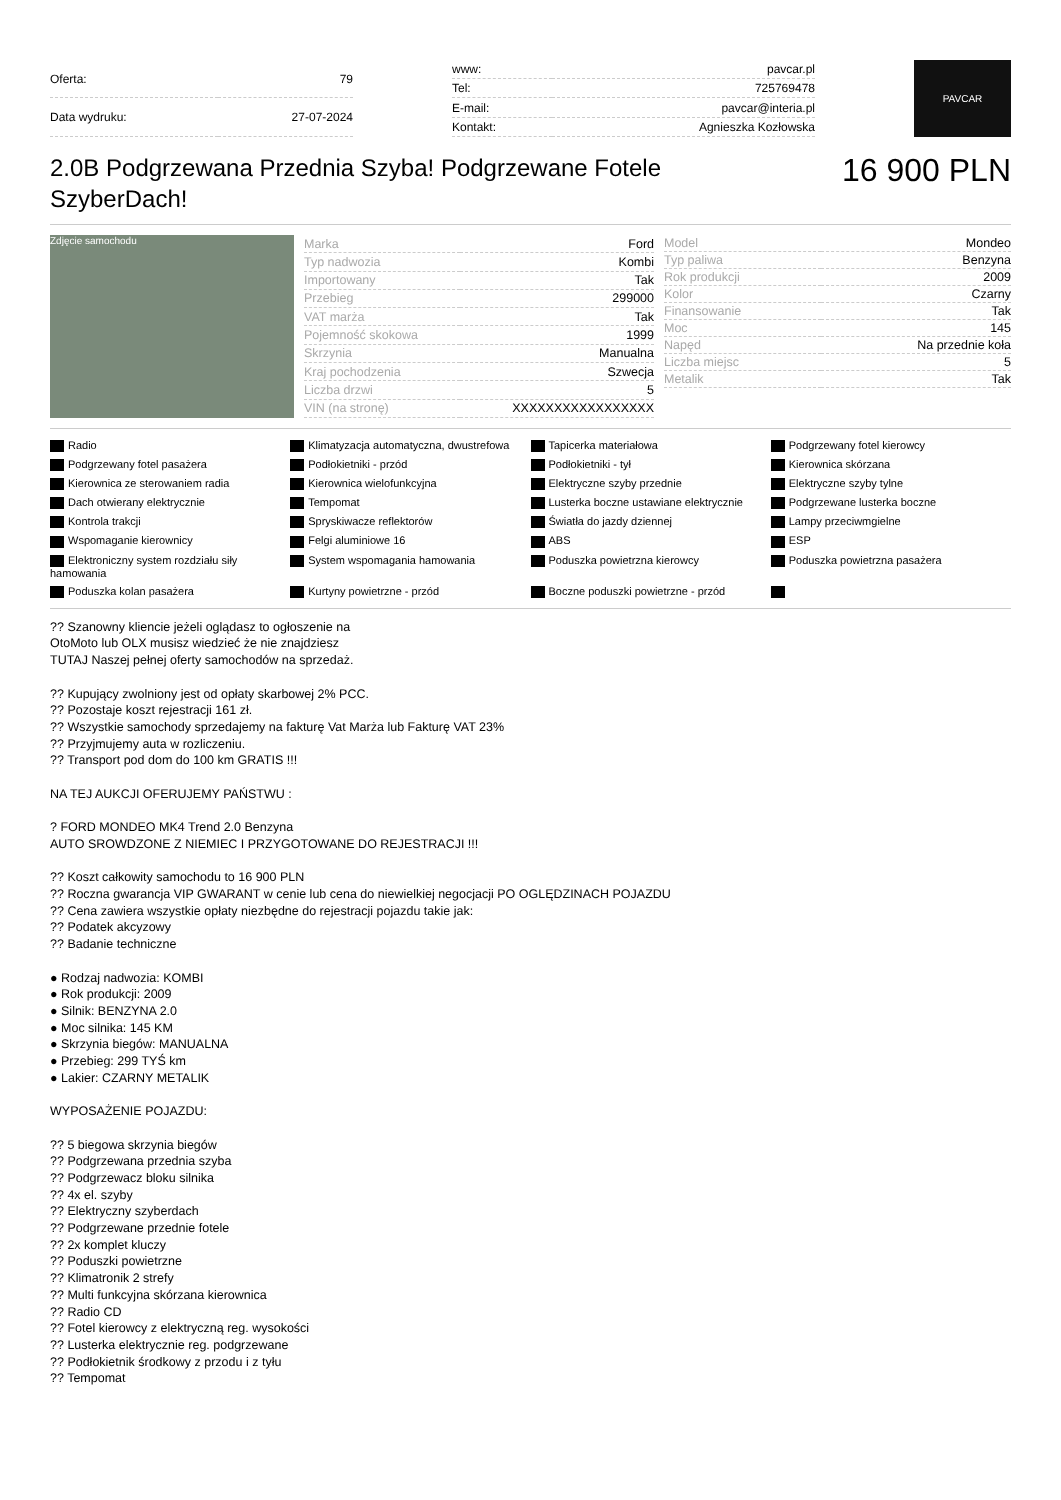| Oferta: | 79 |
| Data wydruku: | 27-07-2024 |
| www: | pavcar.pl |
| Tel: | 725769478 |
| E-mail: | pavcar@interia.pl |
| Kontakt: | Agnieszka Kozłowska |
PAVCAR
2.0B Podgrzewana Przednia Szyba! Podgrzewane Fotele SzyberDach!
16 900 PLN
Zdjęcie samochodu
| Marka | Ford |
| Typ nadwozia | Kombi |
| Importowany | Tak |
| Przebieg | 299000 |
| VAT marża | Tak |
| Pojemność skokowa | 1999 |
| Skrzynia | Manualna |
| Kraj pochodzenia | Szwecja |
| Liczba drzwi | 5 |
| VIN (na stronę) | XXXXXXXXXXXXXXXXX |
| Model | Mondeo |
| Typ paliwa | Benzyna |
| Rok produkcji | 2009 |
| Kolor | Czarny |
| Finansowanie | Tak |
| Moc | 145 |
| Napęd | Na przednie koła |
| Liczba miejsc | 5 |
| Metalik | Tak |
Radio Klimatyzacja automatyczna, dwustrefowa Tapicerka materiałowa Podgrzewany fotel kierowcy Podgrzewany fotel pasażera Podłokietniki - przód Podłokietniki - tył Kierownica skórzana Kierownica ze sterowaniem radia Kierownica wielofunkcyjna Elektryczne szyby przednie Elektryczne szyby tylne Dach otwierany elektrycznie Tempomat Lusterka boczne ustawiane elektrycznie Podgrzewane lusterka boczne Kontrola trakcji Spryskiwacze reflektorów Światła do jazdy dziennej Lampy przeciwmgielne Wspomaganie kierownicy Felgi aluminiowe 16 ABS ESP Elektroniczny system rozdziału siły hamowania System wspomagania hamowania Poduszka powietrzna kierowcy Poduszka powietrzna pasażera Poduszka kolan pasażera Kurtyny powietrzne - przód Boczne poduszki powietrzne - przód
?? Szanowny kliencie jeżeli oglądasz to ogłoszenie na
OtoMoto lub OLX musisz wiedzieć że nie znajdziesz
TUTAJ Naszej pełnej oferty samochodów na sprzedaż.
?? Kupujący zwolniony jest od opłaty skarbowej 2% PCC.
?? Pozostaje koszt rejestracji 161 zł.
?? Wszystkie samochody sprzedajemy na fakturę Vat Marża lub Fakturę VAT 23%
?? Przyjmujemy auta w rozliczeniu.
?? Transport pod dom do 100 km GRATIS !!!
NA TEJ AUKCJI OFERUJEMY PAŃSTWU :
? FORD MONDEO MK4 Trend 2.0 Benzyna
AUTO SROWDZONE Z NIEMIEC I PRZYGOTOWANE DO REJESTRACJI !!!
?? Koszt całkowity samochodu to 16 900 PLN
?? Roczna gwarancja VIP GWARANT w cenie lub cena do niewielkiej negocjacji PO OGLĘDZINACH POJAZDU
?? Cena zawiera wszystkie opłaty niezbędne do rejestracji pojazdu takie jak:
?? Podatek akcyzowy
?? Badanie techniczne
● Rodzaj nadwozia: KOMBI
● Rok produkcji: 2009
● Silnik: BENZYNA 2.0
● Moc silnika: 145 KM
● Skrzynia biegów: MANUALNA
● Przebieg: 299 TYŚ km
● Lakier: CZARNY METALIK
WYPOSAŻENIE POJAZDU:
?? 5 biegowa skrzynia biegów
?? Podgrzewana przednia szyba
?? Podgrzewacz bloku silnika
?? 4x el. szyby
?? Elektryczny szyberdach
?? Podgrzewane przednie fotele
?? 2x komplet kluczy
?? Poduszki powietrzne
?? Klimatronik 2 strefy
?? Multi funkcyjna skórzana kierownica
?? Radio CD
?? Fotel kierowcy z elektryczną reg. wysokości
?? Lusterka elektrycznie reg. podgrzewane
?? Podłokietnik środkowy z przodu i z tyłu
?? Tempomat